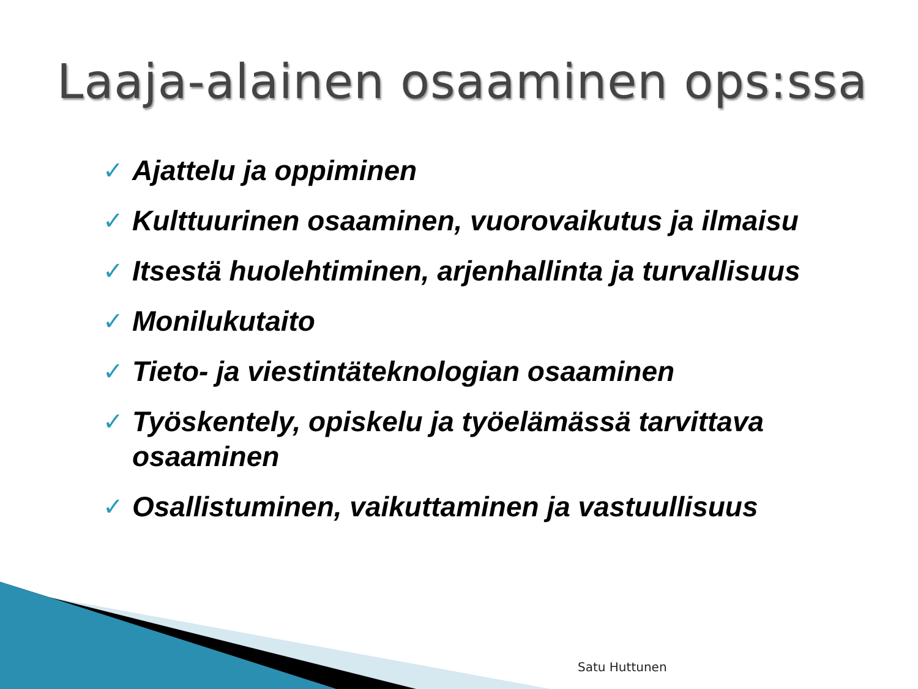Laaja-alainen osaaminen ops:ssa
✓ Ajattelu ja oppiminen
✓ Kulttuurinen osaaminen, vuorovaikutus ja ilmaisu
✓ Itsestä huolehtiminen, arjenhallinta ja turvallisuus
✓ Monilukutaito
✓ Tieto- ja viestintäteknologian osaaminen
✓ Työskentely, opiskelu ja työelämässä tarvittava osaaminen
✓ Osallistuminen, vaikuttaminen ja vastuullisuus
Satu Huttunen